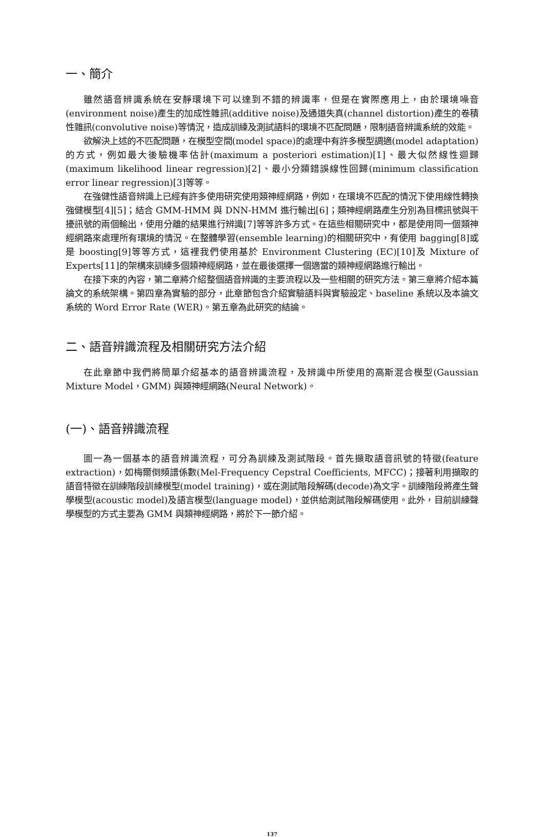一、簡介
雖然語音辨識系統在安靜環境下可以達到不錯的辨識率，但是在實際應用上，由於環境噪音(environment noise)產生的加成性雜訊(additive noise)及通道失真(channel distortion)產生的卷積性雜訊(convolutive noise)等情況，造成訓練及測試語料的環境不匹配問題，限制語音辨識系統的效能。
欲解決上述的不匹配問題，在模型空間(model space)的處理中有許多模型調適(model adaptation)的方式，例如最大後驗機率估計(maximum a posteriori estimation)[1]、最大似然線性迴歸(maximum likelihood linear regression)[2]、最小分類錯誤線性回歸(minimum classification error linear regression)[3]等等。
在強健性語音辨識上已經有許多使用研究使用類神經網路，例如，在環境不匹配的情況下使用線性轉換強健模型[4][5]；結合 GMM-HMM 與 DNN-HMM 進行輸出[6]；類神經網路產生分別為目標訊號與干擾訊號的兩個輸出，使用分離的結果進行辨識[7]等等許多方式。在這些相關研究中，都是使用同一個類神經網路來處理所有環境的情況。在整體學習(ensemble learning)的相關研究中，有使用 bagging[8]或是 boosting[9]等等方式，這裡我們使用基於 Environment Clustering (EC)[10]及 Mixture of Experts[11]的架構來訓練多個類神經網路，並在最後選擇一個適當的類神經網路進行輸出。
在接下來的內容，第二章將介紹整個語音辨識的主要流程以及一些相關的研究方法。第三章將介紹本篇論文的系統架構。第四章為實驗的部分，此章節包含介紹實驗語料與實驗設定、baseline 系統以及本論文系統的 Word Error Rate (WER)。第五章為此研究的結論。
二、語音辨識流程及相關研究方法介紹
在此章節中我們將簡單介紹基本的語音辨識流程，及辨識中所使用的高斯混合模型(Gaussian Mixture Model，GMM) 與類神經網路(Neural Network)。
(一)、語音辨識流程
圖一為一個基本的語音辨識流程，可分為訓練及測試階段。首先擷取語音訊號的特徵(feature extraction)，如梅爾倒頻譜係數(Mel-Frequency Cepstral Coefficients, MFCC)；接著利用擷取的語音特徵在訓練階段訓練模型(model training)，或在測試階段解碼(decode)為文字。訓練階段將產生聲學模型(acoustic model)及語言模型(language model)，並供給測試階段解碼使用。此外，目前訓練聲學模型的方式主要為 GMM 與類神經網路，將於下一節介紹。
137